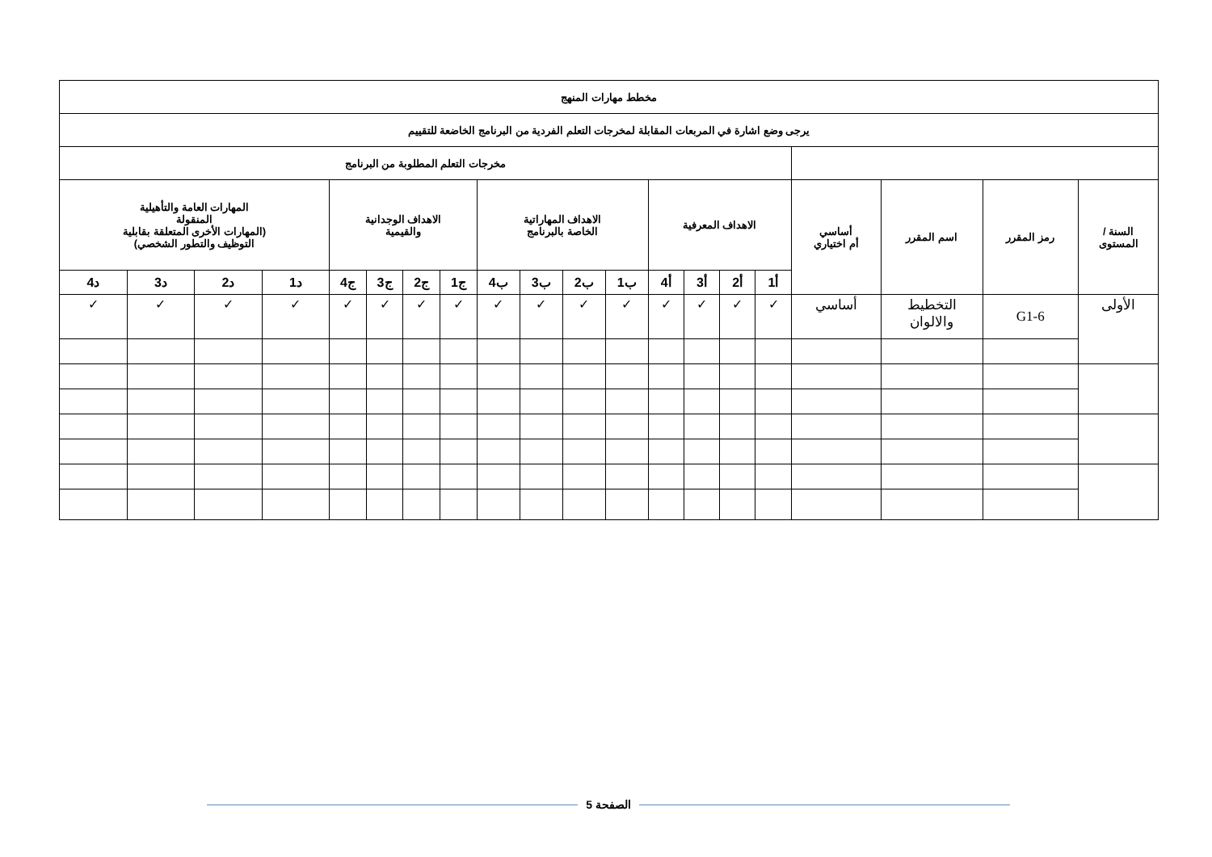| مخطط مهارات المنهج | | | | | | | | | | | | | | | | | | | |
| --- | --- | --- | --- | --- | --- | --- | --- | --- | --- | --- | --- | --- | --- | --- | --- | --- | --- | --- | --- |
| يرجى وضع اشارة في المربعات المقابلة لمخرجات التعلم الفردية من البرنامج الخاضعة للتقييم | | | | | | | | | | | | | | | | | | | |
| | | | | مخرجات التعلم المطلوبة من البرنامج | | | | | | | | | | | | | | | |
| السنة / المستوى | رمز المقرر | اسم المقرر | أساسي أم اختياري | الاهداف المعرفية | | | | الاهداف المهاراتية الخاصة بالبرنامج | | | | الاهداف الوجدانية والقيمية | | | | المهارات العامة والتأهيلية المنقولة (المهارات الأخرى المتعلقة بقابلية التوظيف والتطور الشخصي) | | | |
| | | | | أ1 | أ2 | أ3 | أ4 | ب1 | ب2 | ب3 | ب4 | ج1 | ج2 | ج3 | ج4 | د1 | د2 | د3 | د4 |
| الأولى | G1-6 | التخطيط والالوان | أساسي | ✓ | ✓ | ✓ | ✓ | ✓ | ✓ | ✓ | ✓ | ✓ | ✓ | ✓ | ✓ | ✓ | ✓ | ✓ | ✓ |
الصفحة 5